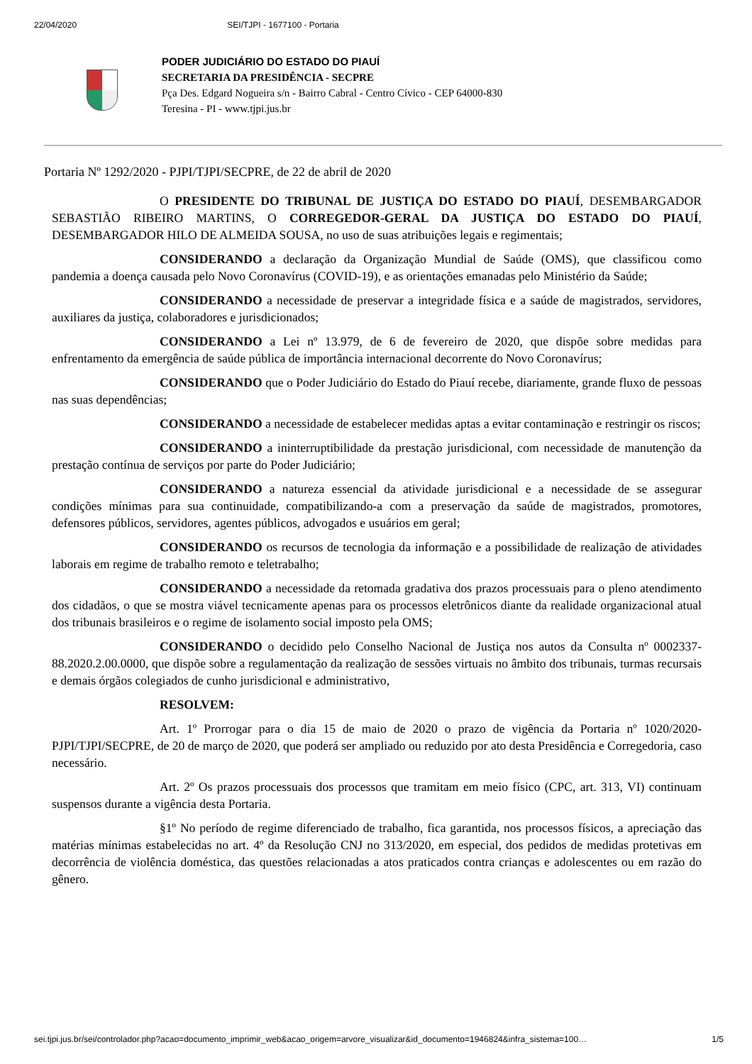22/04/2020 SEI/TJPI - 1677100 - Portaria
PODER JUDICIÁRIO DO ESTADO DO PIAUÍ
SECRETARIA DA PRESIDÊNCIA - SECPRE
Pça Des. Edgard Nogueira s/n - Bairro Cabral - Centro Cívico - CEP 64000-830
Teresina - PI - www.tjpi.jus.br
Portaria Nº 1292/2020 - PJPI/TJPI/SECPRE, de 22 de abril de 2020
O PRESIDENTE DO TRIBUNAL DE JUSTIÇA DO ESTADO DO PIAUÍ, DESEMBARGADOR SEBASTIÃO RIBEIRO MARTINS, O CORREGEDOR-GERAL DA JUSTIÇA DO ESTADO DO PIAUÍ, DESEMBARGADOR HILO DE ALMEIDA SOUSA, no uso de suas atribuições legais e regimentais;
CONSIDERANDO a declaração da Organização Mundial de Saúde (OMS), que classificou como pandemia a doença causada pelo Novo Coronavírus (COVID-19), e as orientações emanadas pelo Ministério da Saúde;
CONSIDERANDO a necessidade de preservar a integridade física e a saúde de magistrados, servidores, auxiliares da justiça, colaboradores e jurisdicionados;
CONSIDERANDO a Lei nº 13.979, de 6 de fevereiro de 2020, que dispõe sobre medidas para enfrentamento da emergência de saúde pública de importância internacional decorrente do Novo Coronavírus;
CONSIDERANDO que o Poder Judiciário do Estado do Piauí recebe, diariamente, grande fluxo de pessoas nas suas dependências;
CONSIDERANDO a necessidade de estabelecer medidas aptas a evitar contaminação e restringir os riscos;
CONSIDERANDO a ininterruptibilidade da prestação jurisdicional, com necessidade de manutenção da prestação contínua de serviços por parte do Poder Judiciário;
CONSIDERANDO a natureza essencial da atividade jurisdicional e a necessidade de se assegurar condições mínimas para sua continuidade, compatibilizando-a com a preservação da saúde de magistrados, promotores, defensores públicos, servidores, agentes públicos, advogados e usuários em geral;
CONSIDERANDO os recursos de tecnologia da informação e a possibilidade de realização de atividades laborais em regime de trabalho remoto e teletrabalho;
CONSIDERANDO a necessidade da retomada gradativa dos prazos processuais para o pleno atendimento dos cidadãos, o que se mostra viável tecnicamente apenas para os processos eletrônicos diante da realidade organizacional atual dos tribunais brasileiros e o regime de isolamento social imposto pela OMS;
CONSIDERANDO o decidido pelo Conselho Nacional de Justiça nos autos da Consulta nº 0002337-88.2020.2.00.0000, que dispõe sobre a regulamentação da realização de sessões virtuais no âmbito dos tribunais, turmas recursais e demais órgãos colegiados de cunho jurisdicional e administrativo,
RESOLVEM:
Art. 1º Prorrogar para o dia 15 de maio de 2020 o prazo de vigência da Portaria nº 1020/2020-PJPI/TJPI/SECPRE, de 20 de março de 2020, que poderá ser ampliado ou reduzido por ato desta Presidência e Corregedoria, caso necessário.
Art. 2º Os prazos processuais dos processos que tramitam em meio físico (CPC, art. 313, VI) continuam suspensos durante a vigência desta Portaria.
§1º No período de regime diferenciado de trabalho, fica garantida, nos processos físicos, a apreciação das matérias mínimas estabelecidas no art. 4º da Resolução CNJ no 313/2020, em especial, dos pedidos de medidas protetivas em decorrência de violência doméstica, das questões relacionadas a atos praticados contra crianças e adolescentes ou em razão do gênero.
sei.tjpi.jus.br/sei/controlador.php?acao=documento_imprimir_web&acao_origem=arvore_visualizar&id_documento=1946824&infra_sistema=100… 1/5